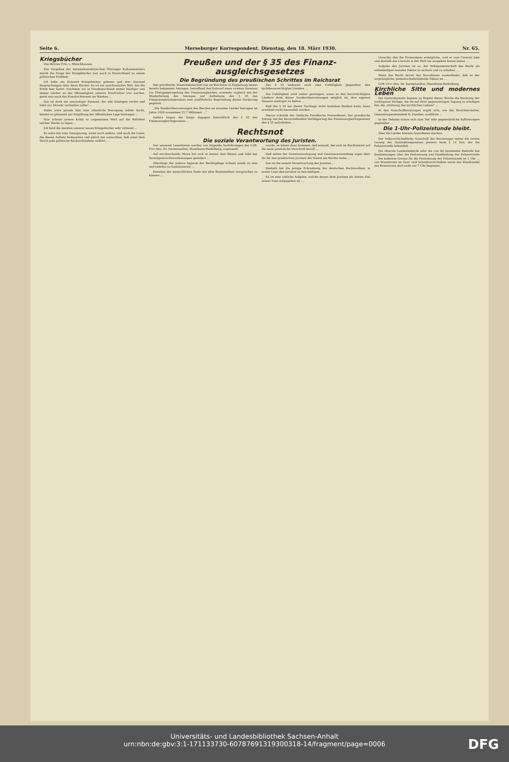Seite 6. Merseburger Korrespondent. Dienstag, den 18. März 1930. Nr. 65.
Kriegsbücher
Von Börries Frhr. v. Münchhausen.
Das Vorgehen des nationalsozialistischen Thüringer Kultusministers macht die Frage der Kriegsbücher nun auch in Deutschland zu einem politischen Problem.
Ich habe ein Dutzend Kriegsbücher gelesen und drei Dutzend Besprechungen über diese Bücher. Es ist ein unerfreuliches Bild, das die Kritik hier bietet. Nachdem wir in Neudeutschland immer häufiger und immer stärker an der Ohnseitigkeit unserer Strafrichter irre werden, gerät nun auch das Kunstrichteramt ins Wanken …
Das ist doch ein unwürdiger Zustand, der alle Geistigen rechts und links zur Abwehr verbinden sollte! …
Dabei wäre gerade hier eine ritterliche Bewegung sofehr leicht, könnte so glänzend zur Entgiftung der öffentlichen Lage beitragen …
Nun scheint unsere Kritik so ungemeinen Wert auf die Wahrheit solcher Werke zu legen …
Ich fand die meisten unserer neuen Kriegsbücher sehr rührend …
Es wäre mir eine Genugtuung, wenn auch andere, und auch die Leser, die diesen Aufsatz bedauerten und gleich mir wünschten, daß unter dem Strich jede politische Rücksichtnahme aufhört …
Preußen und der § 35 des Finanz-
ausgleichsgesetzes
Die Begründung des preußischen Schrittes im Reichsrat
Das preußische Staatsministerium hat im Reichsrat in Ergänzung seines bereits bekannten Antrages, betreffend den Entwurf eines zweiten Gesetzes zur Übergangsregelung des Finanzausgleiches, nunmehr zugleich mit der Wiederholung des Antrages auf Aufhebung des § 35 des Finanzausgleichsgesetzes eine ausführliche Begründung dieser Forderung gegeben …
„Die Sonderüberweisungen des Reiches an einzelne Länder betrugen im Jahre 1926 zusammen 22,7 Millionen …"
Anders liegen die Dinge dagegen hinsichtlich des § 35 des Finanzausgleichsgesetzes …
Der § 35 bedeutet auch eine Unbilligkeit gegenüber den nichtbevorrechtigten Ländern …
Die Unbilligkeit wird weiter gesteigert, wenn es den bevorrechtigten Ländern dank dieser Sonderüberweisungen möglich ist, ihre eigenen Steuern niedriger zu halten …
Daß der § 35 bei dieser Sachlage nicht bestehen bleiben kann, kann ernsthaft nicht bezweifelt werden …
Hierzu schreibt der Amtliche Preußische Pressedienst: Der preußische Antrag, bei der bevorstehenden Verlängerung des Finanzausgleichsgesetzes den § 35 aufzuheben …
Rechtsnot
Die soziale Verantwortung des Juristen.
Aus unserem Leserkreise werden uns folgende Ausführungen des LGR. Priv.-Doz. Dr. Darmstaedter, Mannheim-Heidelberg, zugesandt.
Auf erschreckende Weise hat sich in letzter Zeit Wesen und Zahl der Vermögensrechtsverletzungen geändert …
Allerdings der äußere Apparat der Rechtspflege scheint intakt zu sein und tadellos zu funktionieren …
Kenntnis der menschlichen Seele mit aller Bestimmtheit versprechen zu können …
wurde, es könne dazu kommen, daß jemand, der sich im Rechtsstreit auf die neue gesetzliche Vorschrift beruft …
Daß neben der Gesetzesauslegung und Gesetzesanwendung sogar über ihr für den praktischen Juristen der Dienst am Rechte stehe …
Das ist die soziale Verantwortung des Juristen …
Deshalb hat die jetzige Erkrankung des deutschen Rechtswillens in erster Linie den Juristen zu beschäftigen …
Es ist eine sittliche Aufgabe, welche derart dem Juristen als letztes Ziel seines Tuns aufgegeben ist …
Unrechts ihm die Protexistenz ermögliche, weil er vom Unrecht lebe und deshalb das Unrecht in der Welt nie ausgehen lassen könne …
Aufgabe des Juristen ist es, der Volksgemeinschaft das Recht als selbständigen sozialen Faktor zu sichern und zu erhalten …
Wenn das Recht derart das Bewußtsein wiederfindet, daß es der ursprüngliche, gemeinschaftsbildende Faktor ist …
LGR. Priv.-Doz. Dr. Darmstaedter, Mannheim-Heidelberg.
Kirchliche Sitte und modernes Leben
Die Generalsynode begann zu Beginn dieser Woche die Beratung der wichtigsten Vorlage, die sie auf ihrer gegenwärtigen Tagung zu erledigen hat, die „Ordnung des kirchlichen Lebens" …
In den Ausschußberatungen ergab sich, wie der Berichterstatter, Generalsuperintendent D. Zaenker, ausführte …
In der Debatte traten sich zum Teil sehr gegensätzliche Auffassungen gegenüber …
Die 1-Uhr-Polizeistunde bleibt.
Aber die Länder können Ausnahmen machen.
Der Volkswirtschaftliche Ausschuß des Reichstages setzte die zweite Lesung des Gaststättengesetzes gestern beim § 14 fort, der die Polizeistunde behandelt …
Die Oberste Landesbehörde oder die von ihr bestimmte Behörde hat Bestimmungen über die Festsetzung und Handhabung der Polizeistunde … Die äußerste Grenze für die Festsetzung der Polizeistunde ist 1 Uhr … von Branntwein im Gast- und Schankwirtschaften sowie der Kleinhandel mit Branntwein darf nicht vor 7 Uhr beginnen.
Universitäts- und Landesbibliothek Sachsen-Anhalt
urn:nbn:de:gbv:3:1-171133730-60787691319300318-14/fragment/page=0006
DFG